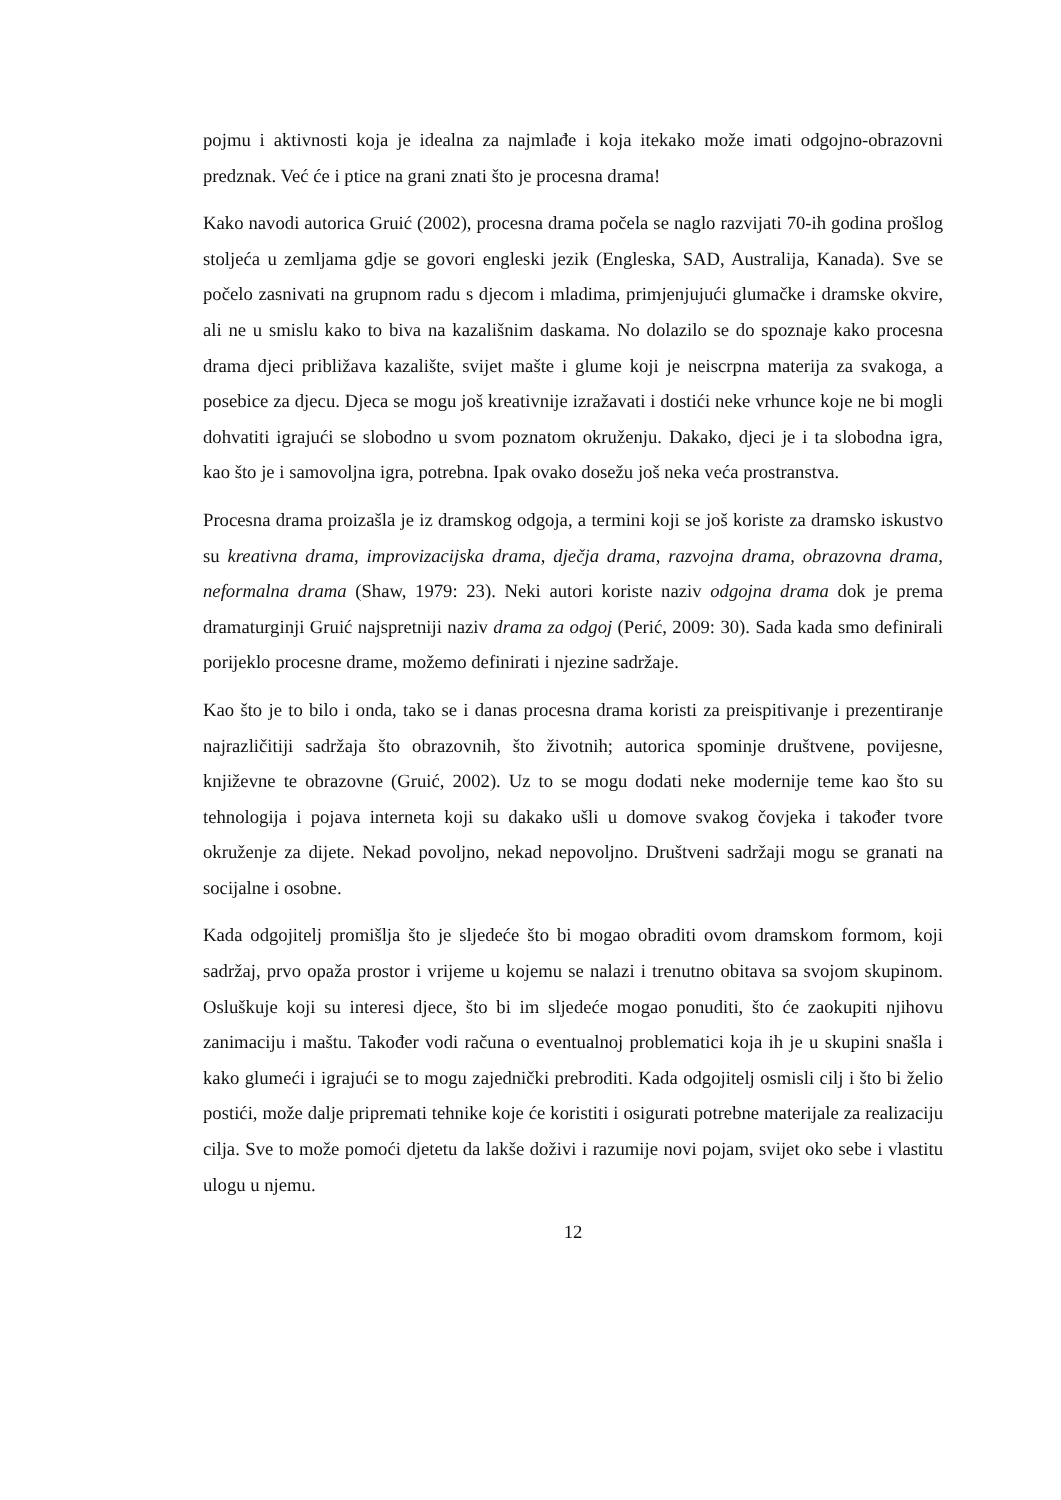pojmu i aktivnosti koja je idealna za najmlađe i koja itekako može imati odgojno-obrazovni predznak. Već će i ptice na grani znati što je procesna drama!
Kako navodi autorica Gruić (2002), procesna drama počela se naglo razvijati 70-ih godina prošlog stoljeća u zemljama gdje se govori engleski jezik (Engleska, SAD, Australija, Kanada). Sve se počelo zasnivati na grupnom radu s djecom i mladima, primjenjujući glumačke i dramske okvire, ali ne u smislu kako to biva na kazališnim daskama. No dolazilo se do spoznaje kako procesna drama djeci približava kazalište, svijet mašte i glume koji je neiscrpna materija za svakoga, a posebice za djecu. Djeca se mogu još kreativnije izražavati i dostići neke vrhunce koje ne bi mogli dohvatiti igrajući se slobodno u svom poznatom okruženju. Dakako, djeci je i ta slobodna igra, kao što je i samovoljna igra, potrebna. Ipak ovako dosežu još neka veća prostranstva.
Procesna drama proizašla je iz dramskog odgoja, a termini koji se još koriste za dramsko iskustvo su kreativna drama, improvizacijska drama, dječja drama, razvojna drama, obrazovna drama, neformalna drama (Shaw, 1979: 23). Neki autori koriste naziv odgojna drama dok je prema dramaturginji Gruić najspretniji naziv drama za odgoj (Perić, 2009: 30). Sada kada smo definirali porijeklo procesne drame, možemo definirati i njezine sadržaje.
Kao što je to bilo i onda, tako se i danas procesna drama koristi za preispitivanje i prezentiranje najrazličitiji sadržaja što obrazovnih, što životnih; autorica spominje društvene, povijesne, književne te obrazovne (Gruić, 2002). Uz to se mogu dodati neke modernije teme kao što su tehnologija i pojava interneta koji su dakako ušli u domove svakog čovjeka i također tvore okruženje za dijete. Nekad povoljno, nekad nepovoljno. Društveni sadržaji mogu se granati na socijalne i osobne.
Kada odgojitelj promišlja što je sljedeće što bi mogao obraditi ovom dramskom formom, koji sadržaj, prvo opaža prostor i vrijeme u kojemu se nalazi i trenutno obitava sa svojom skupinom. Osluškuje koji su interesi djece, što bi im sljedeće mogao ponuditi, što će zaokupiti njihovu zanimaciju i maštu. Također vodi računa o eventualnoj problematici koja ih je u skupini snašla i kako glumeći i igrajući se to mogu zajednički prebroditi. Kada odgojitelj osmisli cilj i što bi želio postići, može dalje pripremati tehnike koje će koristiti i osigurati potrebne materijale za realizaciju cilja. Sve to može pomoći djetetu da lakše doživi i razumije novi pojam, svijet oko sebe i vlastitu ulogu u njemu.
12